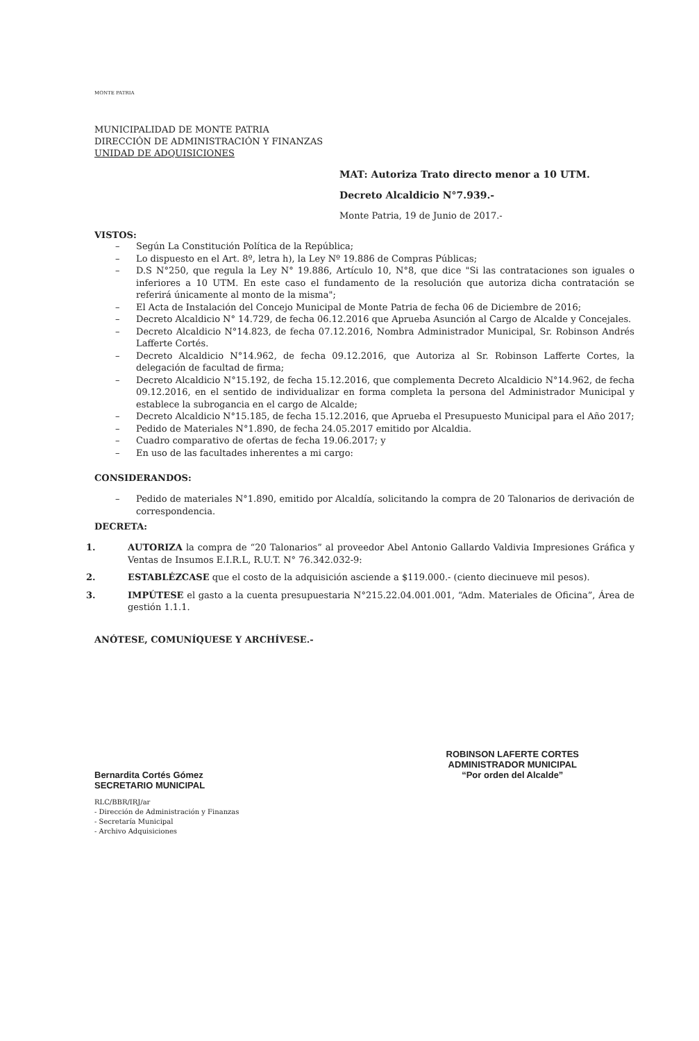MONTE PATRIA
MUNICIPALIDAD DE MONTE PATRIA
DIRECCIÓN DE ADMINISTRACIÓN Y FINANZAS
UNIDAD DE ADQUISICIONES
MAT: Autoriza Trato directo menor a 10 UTM.
Decreto Alcaldicio N°7.939.-
Monte Patria, 19 de Junio de 2017.-
VISTOS:
– Según La Constitución Política de la República;
– Lo dispuesto en el Art. 8º, letra h), la Ley Nº 19.886 de Compras Públicas;
– D.S N°250, que regula la Ley N° 19.886, Artículo 10, N°8, que dice "Si las contrataciones son iguales o inferiores a 10 UTM. En este caso el fundamento de la resolución que autoriza dicha contratación se referirá únicamente al monto de la misma";
– El Acta de Instalación del Concejo Municipal de Monte Patria de fecha 06 de Diciembre de 2016;
– Decreto Alcaldicio N° 14.729, de fecha 06.12.2016 que Aprueba Asunción al Cargo de Alcalde y Concejales.
– Decreto Alcaldicio N°14.823, de fecha 07.12.2016, Nombra Administrador Municipal, Sr. Robinson Andrés Lafferte Cortés.
– Decreto Alcaldicio N°14.962, de fecha 09.12.2016, que Autoriza al Sr. Robinson Lafferte Cortes, la delegación de facultad de firma;
– Decreto Alcaldicio N°15.192, de fecha 15.12.2016, que complementa Decreto Alcaldicio N°14.962, de fecha 09.12.2016, en el sentido de individualizar en forma completa la persona del Administrador Municipal y establece la subrogancia en el cargo de Alcalde;
– Decreto Alcaldicio N°15.185, de fecha 15.12.2016, que Aprueba el Presupuesto Municipal para el Año 2017;
– Pedido de Materiales N°1.890, de fecha 24.05.2017 emitido por Alcaldia.
– Cuadro comparativo de ofertas de fecha 19.06.2017; y
– En uso de las facultades inherentes a mi cargo:
CONSIDERANDOS:
– Pedido de materiales N°1.890, emitido por Alcaldía, solicitando la compra de 20 Talonarios de derivación de correspondencia.
DECRETA:
1. AUTORIZA la compra de “20 Talonarios” al proveedor Abel Antonio Gallardo Valdivia Impresiones Gráfica y Ventas de Insumos E.I.R.L, R.U.T. N° 76.342.032-9:
2. ESTABLÉZCASE que el costo de la adquisición asciende a $119.000.- (ciento diecinueve mil pesos).
3. IMPÚTESE el gasto a la cuenta presupuestaria N°215.22.04.001.001, “Adm. Materiales de Oficina”, Área de gestión 1.1.1.
ANÓTESE, COMUNÍQUESE Y ARCHÍVESE.-
Bernardita Cortés Gómez
SECRETARIO MUNICIPAL
ROBINSON LAFERTE CORTES
ADMINISTRADOR MUNICIPAL
“Por orden del Alcalde”
RLC/BBR/IRJ/ar
- Dirección de Administración y Finanzas
- Secretaría Municipal
- Archivo Adquisiciones